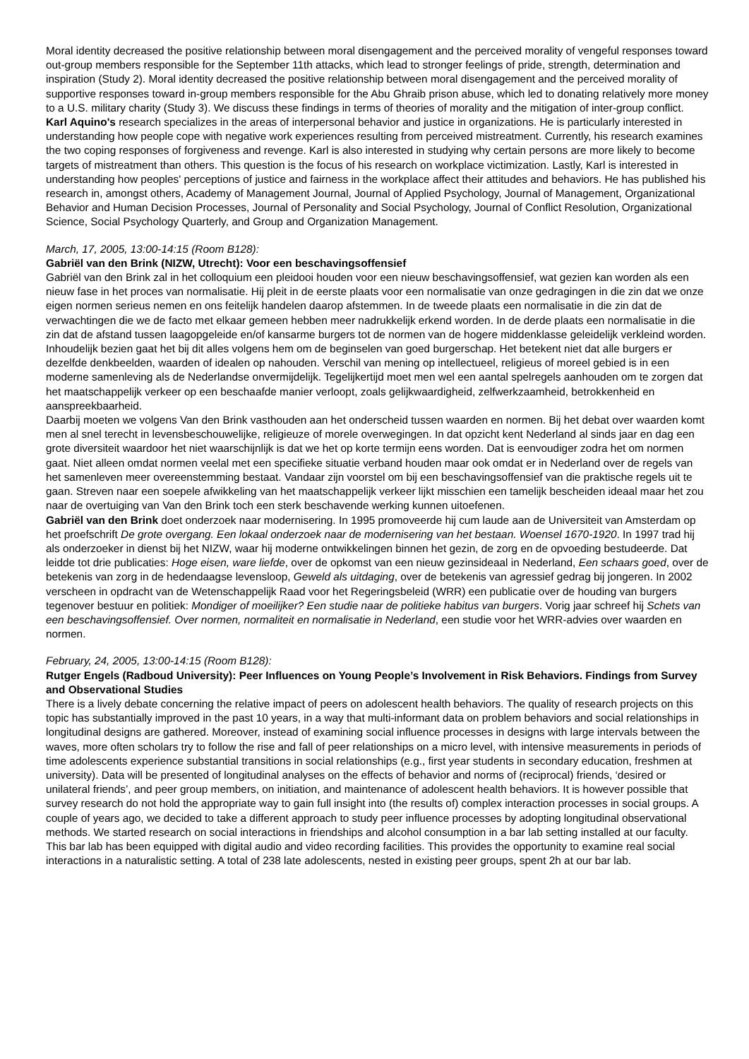Moral identity decreased the positive relationship between moral disengagement and the perceived morality of vengeful responses toward out-group members responsible for the September 11th attacks, which lead to stronger feelings of pride, strength, determination and inspiration (Study 2). Moral identity decreased the positive relationship between moral disengagement and the perceived morality of supportive responses toward in-group members responsible for the Abu Ghraib prison abuse, which led to donating relatively more money to a U.S. military charity (Study 3). We discuss these findings in terms of theories of morality and the mitigation of inter-group conflict.
Karl Aquino's research specializes in the areas of interpersonal behavior and justice in organizations. He is particularly interested in understanding how people cope with negative work experiences resulting from perceived mistreatment. Currently, his research examines the two coping responses of forgiveness and revenge. Karl is also interested in studying why certain persons are more likely to become targets of mistreatment than others. This question is the focus of his research on workplace victimization. Lastly, Karl is interested in understanding how peoples' perceptions of justice and fairness in the workplace affect their attitudes and behaviors. He has published his research in, amongst others, Academy of Management Journal, Journal of Applied Psychology, Journal of Management, Organizational Behavior and Human Decision Processes, Journal of Personality and Social Psychology, Journal of Conflict Resolution, Organizational Science, Social Psychology Quarterly, and Group and Organization Management.
March, 17, 2005, 13:00-14:15 (Room B128):
Gabriël van den Brink (NIZW, Utrecht): Voor een beschavingsoffensief
Gabriël van den Brink zal in het colloquium een pleidooi houden voor een nieuw beschavingsoffensief, wat gezien kan worden als een nieuw fase in het proces van normalisatie. Hij pleit in de eerste plaats voor een normalisatie van onze gedragingen in die zin dat we onze eigen normen serieus nemen en ons feitelijk handelen daarop afstemmen. In de tweede plaats een normalisatie in die zin dat de verwachtingen die we de facto met elkaar gemeen hebben meer nadrukkelijk erkend worden. In de derde plaats een normalisatie in die zin dat de afstand tussen laagopgeleide en/of kansarme burgers tot de normen van de hogere middenklasse geleidelijk verkleind worden. Inhoudelijk bezien gaat het bij dit alles volgens hem om de beginselen van goed burgerschap. Het betekent niet dat alle burgers er dezelfde denkbeelden, waarden of idealen op nahouden. Verschil van mening op intellectueel, religieus of moreel gebied is in een moderne samenleving als de Nederlandse onvermijdelijk. Tegelijkertijd moet men wel een aantal spelregels aanhouden om te zorgen dat het maatschappelijk verkeer op een beschaafde manier verloopt, zoals gelijkwaardigheid, zelfwerkzaamheid, betrokkenheid en aanspreekbaarheid.
Daarbij moeten we volgens Van den Brink vasthouden aan het onderscheid tussen waarden en normen. Bij het debat over waarden komt men al snel terecht in levensbeschouwelijke, religieuze of morele overwegingen. In dat opzicht kent Nederland al sinds jaar en dag een grote diversiteit waardoor het niet waarschijnlijk is dat we het op korte termijn eens worden. Dat is eenvoudiger zodra het om normen gaat. Niet alleen omdat normen veelal met een specifieke situatie verband houden maar ook omdat er in Nederland over de regels van het samenleven meer overeenstemming bestaat. Vandaar zijn voorstel om bij een beschavingsoffensief van die praktische regels uit te gaan. Streven naar een soepele afwikkeling van het maatschappelijk verkeer lijkt misschien een tamelijk bescheiden ideaal maar het zou naar de overtuiging van Van den Brink toch een sterk beschavende werking kunnen uitoefenen.
Gabriël van den Brink doet onderzoek naar modernisering. In 1995 promoveerde hij cum laude aan de Universiteit van Amsterdam op het proefschrift De grote overgang. Een lokaal onderzoek naar de modernisering van het bestaan. Woensel 1670-1920. In 1997 trad hij als onderzoeker in dienst bij het NIZW, waar hij moderne ontwikkelingen binnen het gezin, de zorg en de opvoeding bestudeerde. Dat leidde tot drie publicaties: Hoge eisen, ware liefde, over de opkomst van een nieuw gezinsideaal in Nederland, Een schaars goed, over de betekenis van zorg in de hedendaagse levensloop, Geweld als uitdaging, over de betekenis van agressief gedrag bij jongeren. In 2002 verscheen in opdracht van de Wetenschappelijk Raad voor het Regeringsbeleid (WRR) een publicatie over de houding van burgers tegenover bestuur en politiek: Mondiger of moeilijker? Een studie naar de politieke habitus van burgers. Vorig jaar schreef hij Schets van een beschavingsoffensief. Over normen, normaliteit en normalisatie in Nederland, een studie voor het WRR-advies over waarden en normen.
February, 24, 2005, 13:00-14:15 (Room B128):
Rutger Engels (Radboud University): Peer Influences on Young People’s Involvement in Risk Behaviors. Findings from Survey and Observational Studies
There is a lively debate concerning the relative impact of peers on adolescent health behaviors. The quality of research projects on this topic has substantially improved in the past 10 years, in a way that multi-informant data on problem behaviors and social relationships in longitudinal designs are gathered. Moreover, instead of examining social influence processes in designs with large intervals between the waves, more often scholars try to follow the rise and fall of peer relationships on a micro level, with intensive measurements in periods of time adolescents experience substantial transitions in social relationships (e.g., first year students in secondary education, freshmen at university). Data will be presented of longitudinal analyses on the effects of behavior and norms of (reciprocal) friends, ‘desired or unilateral friends’, and peer group members, on initiation, and maintenance of adolescent health behaviors. It is however possible that survey research do not hold the appropriate way to gain full insight into (the results of) complex interaction processes in social groups. A couple of years ago, we decided to take a different approach to study peer influence processes by adopting longitudinal observational methods. We started research on social interactions in friendships and alcohol consumption in a bar lab setting installed at our faculty. This bar lab has been equipped with digital audio and video recording facilities. This provides the opportunity to examine real social interactions in a naturalistic setting. A total of 238 late adolescents, nested in existing peer groups, spent 2h at our bar lab.